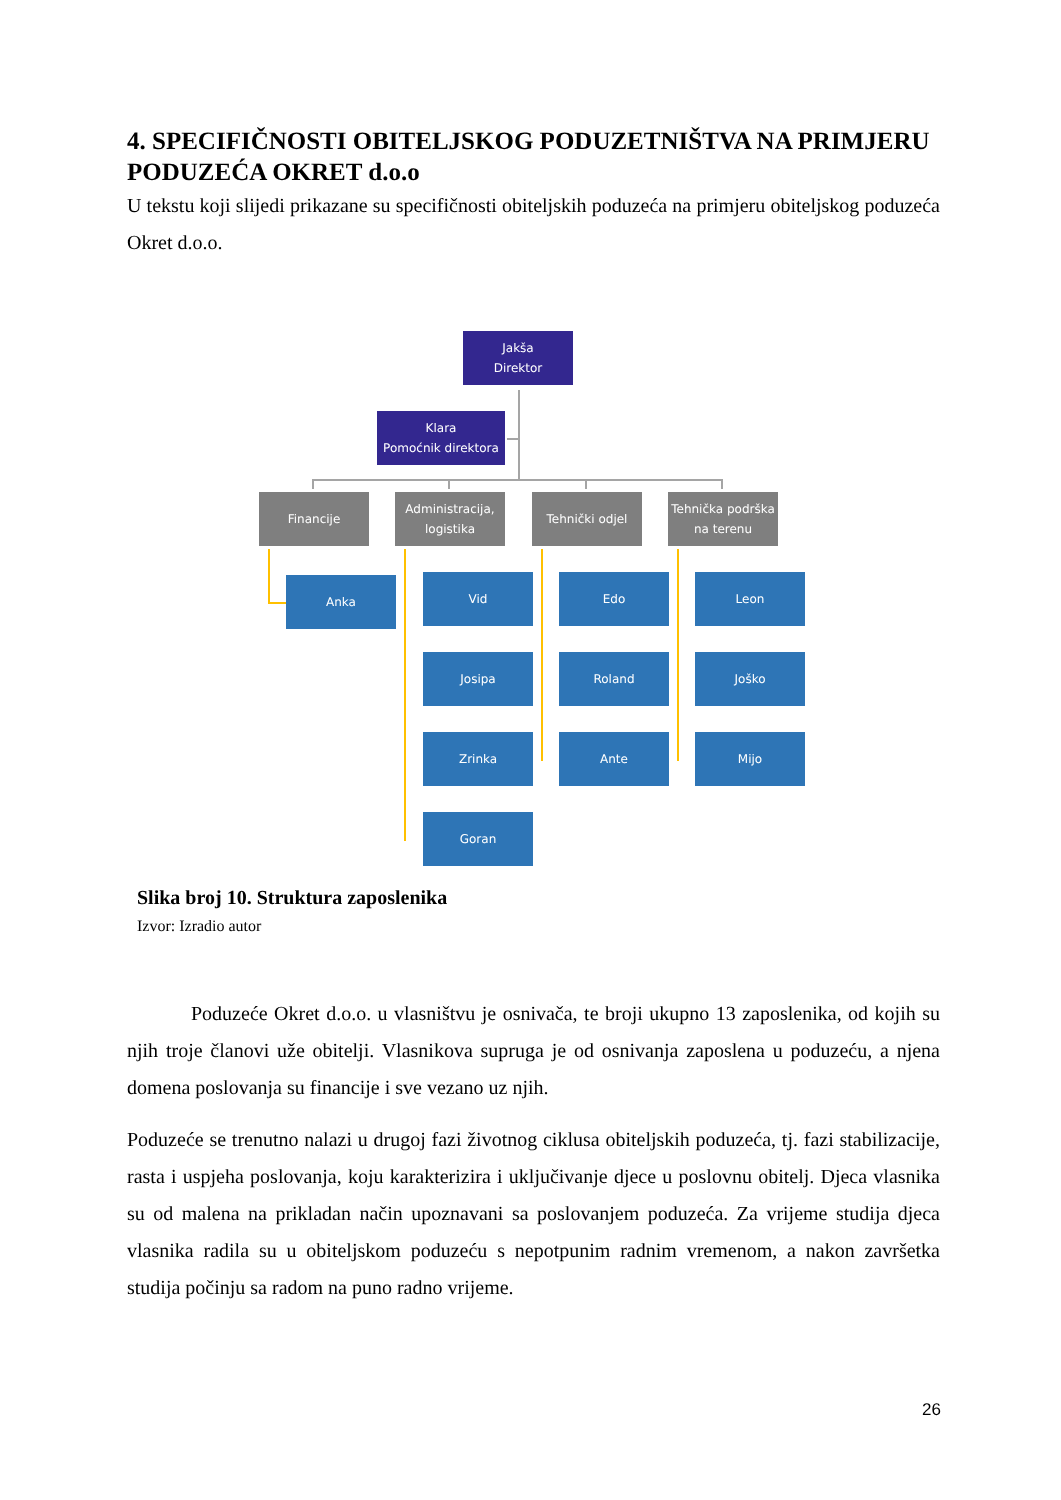4. SPECIFIČNOSTI OBITELJSKOG PODUZETNIŠTVA NA PRIMJERU PODUZEĆA OKRET d.o.o
U tekstu koji slijedi prikazane su specifičnosti obiteljskih poduzeća na primjeru obiteljskog poduzeća Okret d.o.o.
Jakša
Direktor
Klara
Pomoćnik direktora
Financije
Administracija,
logistika
Tehnički odjel
Tehnička podrška
na terenu
Anka Vid
Josipa
Zrinka
Goran
Edo
Roland
Ante
Leon
Joško
Mijo
Slika broj 10. Struktura zaposlenika
Izvor: Izradio autor
Poduzeće Okret d.o.o. u vlasništvu je osnivača, te broji ukupno 13 zaposlenika, od kojih su njih troje članovi uže obitelji. Vlasnikova supruga je od osnivanja zaposlena u poduzeću, a njena domena poslovanja su financije i sve vezano uz njih.
Poduzeće se trenutno nalazi u drugoj fazi životnog ciklusa obiteljskih poduzeća, tj. fazi stabilizacije, rasta i uspjeha poslovanja, koju karakterizira i uključivanje djece u poslovnu obitelj. Djeca vlasnika su od malena na prikladan način upoznavani sa poslovanjem poduzeća. Za vrijeme studija djeca vlasnika radila su u obiteljskom poduzeću s nepotpunim radnim vremenom, a nakon završetka studija počinju sa radom na puno radno vrijeme.
26